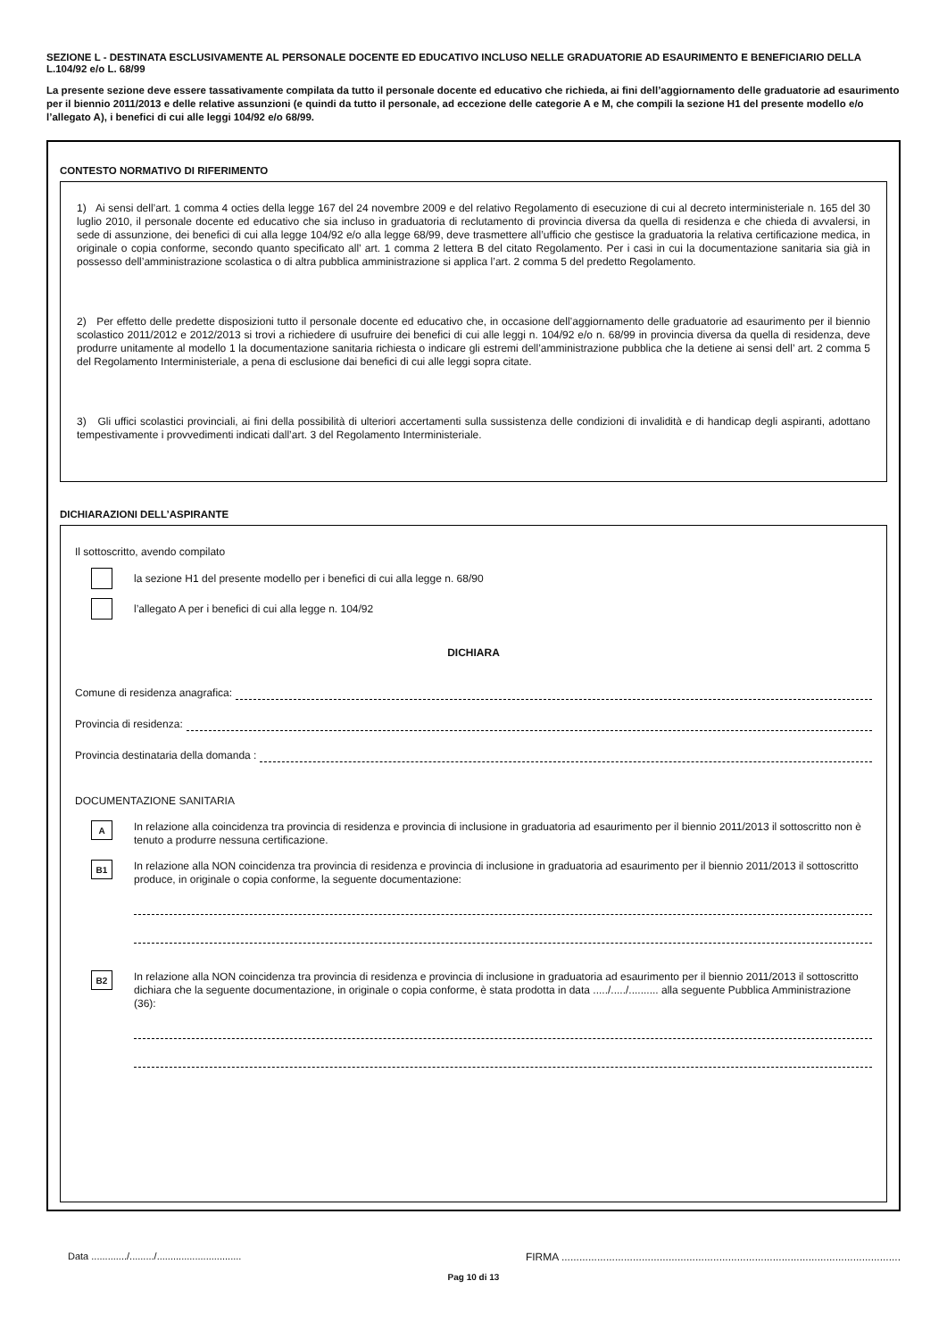SEZIONE L - DESTINATA ESCLUSIVAMENTE AL PERSONALE DOCENTE ED EDUCATIVO INCLUSO NELLE GRADUATORIE AD ESAURIMENTO E BENEFICIARIO DELLA L.104/92 e/o L. 68/99
La presente sezione deve essere tassativamente compilata da tutto il personale docente ed educativo che richieda, ai fini dell’aggiornamento delle graduatorie ad esaurimento per il biennio 2011/2013 e delle relative assunzioni (e quindi da tutto il personale, ad eccezione delle categorie A e M, che compili la sezione H1 del presente modello e/o l’allegato A), i benefici di cui alle leggi 104/92 e/o 68/99.
CONTESTO NORMATIVO DI RIFERIMENTO
1) Ai sensi dell’art. 1 comma 4 octies della legge 167 del 24 novembre 2009 e del relativo Regolamento di esecuzione di cui al decreto interministeriale n. 165 del 30 luglio 2010, il personale docente ed educativo che sia incluso in graduatoria di reclutamento di provincia diversa da quella di residenza e che chieda di avvalersi, in sede di assunzione, dei benefici di cui alla legge 104/92 e/o alla legge 68/99, deve trasmettere all’ufficio che gestisce la graduatoria la relativa certificazione medica, in originale o copia conforme, secondo quanto specificato all’ art. 1 comma 2 lettera B del citato Regolamento. Per i casi in cui la documentazione sanitaria sia già in possesso dell’amministrazione scolastica o di altra pubblica amministrazione si applica l’art. 2 comma 5 del predetto Regolamento.
2) Per effetto delle predette disposizioni tutto il personale docente ed educativo che, in occasione dell’aggiornamento delle graduatorie ad esaurimento per il biennio scolastico 2011/2012 e 2012/2013 si trovi a richiedere di usufruire dei benefici di cui alle leggi n. 104/92 e/o n. 68/99 in provincia diversa da quella di residenza, deve produrre unitamente al modello 1 la documentazione sanitaria richiesta o indicare gli estremi dell’amministrazione pubblica che la detiene ai sensi dell’ art. 2 comma 5 del Regolamento Interministeriale, a pena di esclusione dai benefici di cui alle leggi sopra citate.
3) Gli uffici scolastici provinciali, ai fini della possibilità di ulteriori accertamenti sulla sussistenza delle condizioni di invalidità e di handicap degli aspiranti, adottano tempestivamente i provvedimenti indicati dall’art. 3 del Regolamento Interministeriale.
DICHIARAZIONI DELL’ASPIRANTE
Il sottoscritto, avendo compilato
la sezione H1 del presente modello per i benefici di cui alla legge n. 68/90
l’allegato A per i benefici di cui alla legge n. 104/92
DICHIARA
Comune di residenza anagrafica:
Provincia di residenza:
Provincia destinataria della domanda :
DOCUMENTAZIONE SANITARIA
A
In relazione alla coincidenza tra provincia di residenza e provincia di inclusione in graduatoria ad esaurimento per il biennio 2011/2013 il sottoscritto non è tenuto a produrre nessuna certificazione.
B1
In relazione alla NON coincidenza tra provincia di residenza e provincia di inclusione in graduatoria ad esaurimento per il biennio 2011/2013 il sottoscritto produce, in originale o copia conforme, la seguente documentazione:
B2
In relazione alla NON coincidenza tra provincia di residenza e provincia di inclusione in graduatoria ad esaurimento per il biennio 2011/2013 il sottoscritto dichiara che la seguente documentazione, in originale o copia conforme, è stata prodotta in data ...../...../.......... alla seguente Pubblica Amministrazione (36):
Data ............./........./............................... FIRMA ..................................................................................................................
Pag 10 di 13